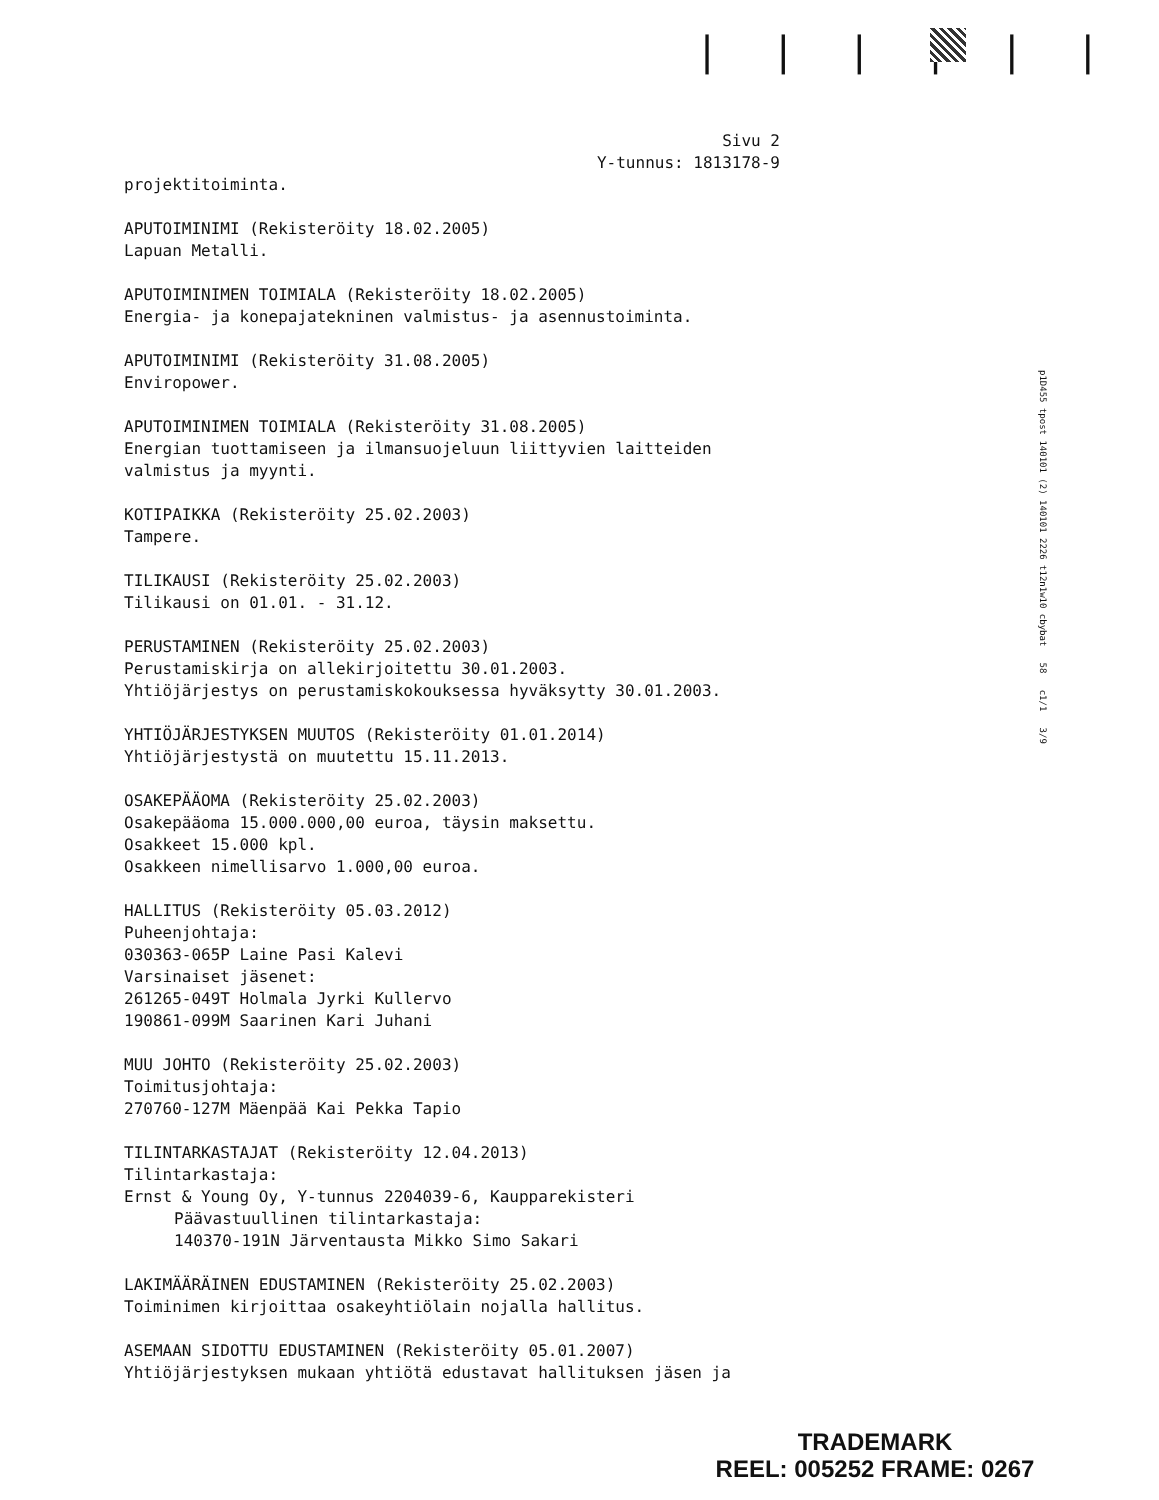| | | | | |
Sivu 2
Y-tunnus: 1813178-9
projektitoiminta.
APUTOIMINIMI (Rekisteröity 18.02.2005)
Lapuan Metalli.
APUTOIMINIMEN TOIMIALA (Rekisteröity 18.02.2005)
Energia- ja konepajatekninen valmistus- ja asennustoiminta.
APUTOIMINIMI (Rekisteröity 31.08.2005)
Enviropower.
APUTOIMINIMEN TOIMIALA (Rekisteröity 31.08.2005)
Energian tuottamiseen ja ilmansuojeluun liittyvien laitteiden
valmistus ja myynti.
KOTIPAIKKA (Rekisteröity 25.02.2003)
Tampere.
TILIKAUSI (Rekisteröity 25.02.2003)
Tilikausi on 01.01. - 31.12.
PERUSTAMINEN (Rekisteröity 25.02.2003)
Perustamiskirja on allekirjoitettu 30.01.2003.
Yhtiöjärjestys on perustamiskokouksessa hyväksytty 30.01.2003.
YHTIÖJÄRJESTYKSEN MUUTOS (Rekisteröity 01.01.2014)
Yhtiöjärjestystä on muutettu 15.11.2013.
OSAKEPÄÄOMA (Rekisteröity 25.02.2003)
Osakepääoma 15.000.000,00 euroa, täysin maksettu.
Osakkeet 15.000 kpl.
Osakkeen nimellisarvo 1.000,00 euroa.
HALLITUS (Rekisteröity 05.03.2012)
Puheenjohtaja:
030363-065P Laine Pasi Kalevi
Varsinaiset jäsenet:
261265-049T Holmala Jyrki Kullervo
190861-099M Saarinen Kari Juhani
MUU JOHTO (Rekisteröity 25.02.2003)
Toimitusjohtaja:
270760-127M Mäenpää Kai Pekka Tapio
TILINTARKASTAJAT (Rekisteröity 12.04.2013)
Tilintarkastaja:
Ernst & Young Oy, Y-tunnus 2204039-6, Kaupparekisteri
Päävastuullinen tilintarkastaja:
140370-191N Järventausta Mikko Simo Sakari
LAKIMÄÄRÄINEN EDUSTAMINEN (Rekisteröity 25.02.2003)
Toiminimen kirjoittaa osakeyhtiölain nojalla hallitus.
ASEMAAN SIDOTTU EDUSTAMINEN (Rekisteröity 05.01.2007)
Yhtiöjärjestyksen mukaan yhtiötä edustavat hallituksen jäsen ja
p1D455 tpost 140101 (2) 140101 2226 t12n1w10 cbybat 58 c1/1 3/9
TRADEMARK
REEL: 005252 FRAME: 0267